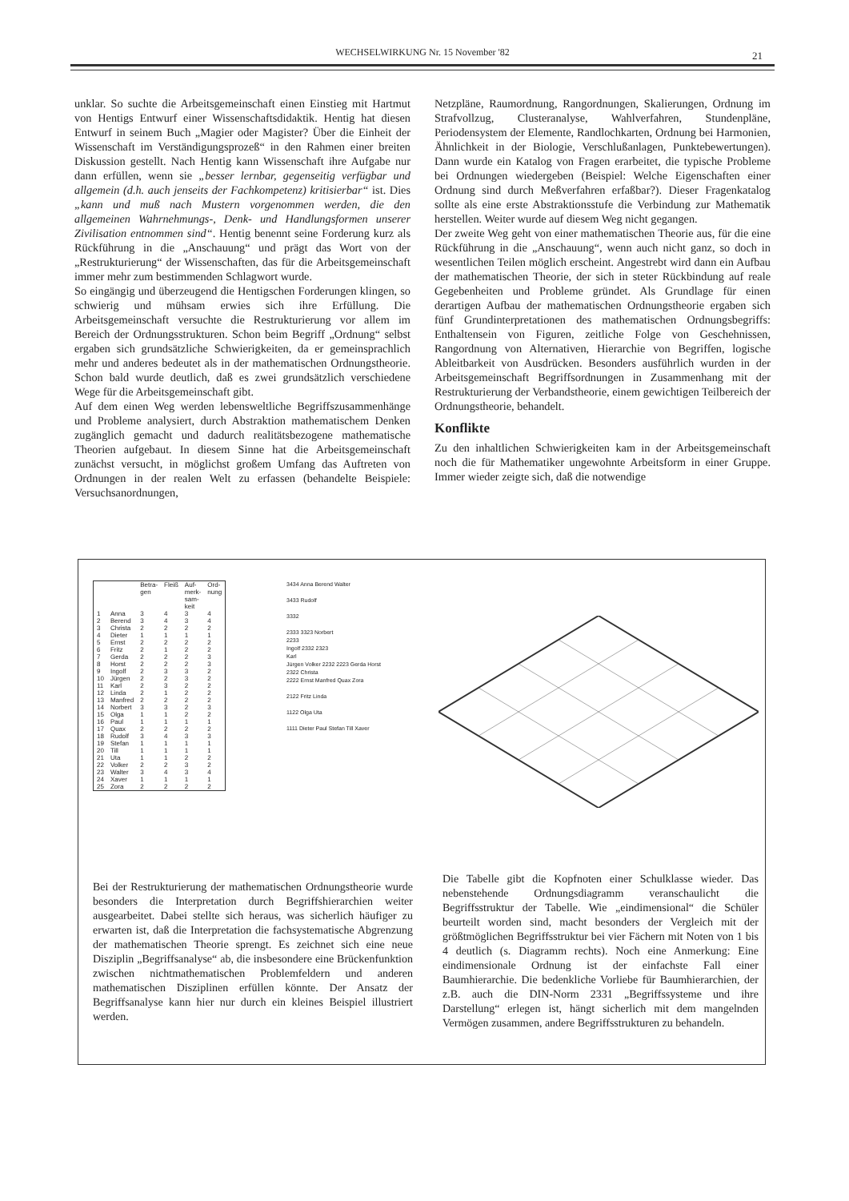WECHSELWIRKUNG Nr. 15 November '82 21
unklar. So suchte die Arbeitsgemeinschaft einen Einstieg mit Hartmut von Hentigs Entwurf einer Wissenschaftsdidaktik. Hentig hat diesen Entwurf in seinem Buch „Magier oder Magister? Über die Einheit der Wissenschaft im Verständigungsprozeß“ in den Rahmen einer breiten Diskussion gestellt. Nach Hentig kann Wissenschaft ihre Aufgabe nur dann erfüllen, wenn sie „besser lernbar, gegenseitig verfügbar und allgemein (d.h. auch jenseits der Fachkompetenz) kritisierbar“ ist. Dies „kann und muß nach Mustern vorgenommen werden, die den allgemeinen Wahrnehmungs-, Denk- und Handlungsformen unserer Zivilisation entnommen sind“. Hentig benennt seine Forderung kurz als Rückführung in die „Anschauung“ und prägt das Wort von der „Restrukturierung“ der Wissenschaften, das für die Arbeitsgemeinschaft immer mehr zum bestimmenden Schlagwort wurde.
So eingängig und überzeugend die Hentigschen Forderungen klingen, so schwierig und mühsam erwies sich ihre Erfüllung. Die Arbeitsgemeinschaft versuchte die Restrukturierung vor allem im Bereich der Ordnungsstrukturen. Schon beim Begriff „Ordnung“ selbst ergaben sich grundsätzliche Schwierigkeiten, da er gemeinsprachlich mehr und anderes bedeutet als in der mathematischen Ordnungstheorie. Schon bald wurde deutlich, daß es zwei grundsätzlich verschiedene Wege für die Arbeitsgemeinschaft gibt.
Auf dem einen Weg werden lebensweltliche Begriffszusammenhänge und Probleme analysiert, durch Abstraktion mathematischem Denken zugänglich gemacht und dadurch realitätsbezogene mathematische Theorien aufgebaut. In diesem Sinne hat die Arbeitsgemeinschaft zunächst versucht, in möglichst großem Umfang das Auftreten von Ordnungen in der realen Welt zu erfassen (behandelte Beispiele: Versuchsanordnungen,
Netzpläne, Raumordnung, Rangordnungen, Skalierungen, Ordnung im Strafvollzug, Clusteranalyse, Wahlverfahren, Stundenpläne, Periodensystem der Elemente, Randlochkarten, Ordnung bei Harmonien, Ähnlichkeit in der Biologie, Verschlußanlagen, Punktebewertungen). Dann wurde ein Katalog von Fragen erarbeitet, die typische Probleme bei Ordnungen wiedergeben (Beispiel: Welche Eigenschaften einer Ordnung sind durch Meßverfahren erfaßbar?). Dieser Fragenkatalog sollte als eine erste Abstraktionsstufe die Verbindung zur Mathematik herstellen. Weiter wurde auf diesem Weg nicht gegangen.
Der zweite Weg geht von einer mathematischen Theorie aus, für die eine Rückführung in die „Anschauung“, wenn auch nicht ganz, so doch in wesentlichen Teilen möglich erscheint. Angestrebt wird dann ein Aufbau der mathematischen Theorie, der sich in steter Rückbindung auf reale Gegebenheiten und Probleme gründet. Als Grundlage für einen derartigen Aufbau der mathematischen Ordnungstheorie ergaben sich fünf Grundinterpretationen des mathematischen Ordnungsbegriffs: Enthaltensein von Figuren, zeitliche Folge von Geschehnissen, Rangordnung von Alternativen, Hierarchie von Begriffen, logische Ableitbarkeit von Ausdrücken. Besonders ausführlich wurden in der Arbeitsgemeinschaft Begriffsordnungen in Zusammenhang mit der Restrukturierung der Verbandstheorie, einem gewichtigen Teilbereich der Ordnungstheorie, behandelt.
Konflikte
Zu den inhaltlichen Schwierigkeiten kam in der Arbeitsgemeinschaft noch die für Mathematiker ungewohnte Arbeitsform in einer Gruppe. Immer wieder zeigte sich, daß die notwendige
| | | Betra- gen | Fleiß | Auf- merk- sam- keit | Ord- nung |
| --- | --- | --- | --- | --- | --- |
| 1 | Anna | 3 | 4 | 3 | 4 |
| 2 | Berend | 3 | 4 | 3 | 4 |
| 3 | Christa | 2 | 2 | 2 | 2 |
| 4 | Dieter | 1 | 1 | 1 | 1 |
| 5 | Ernst | 2 | 2 | 2 | 2 |
| 6 | Fritz | 2 | 1 | 2 | 2 |
| 7 | Gerda | 2 | 2 | 2 | 3 |
| 8 | Horst | 2 | 2 | 2 | 3 |
| 9 | Ingolf | 2 | 3 | 3 | 2 |
| 10 | Jürgen | 2 | 2 | 3 | 2 |
| 11 | Karl | 2 | 3 | 2 | 2 |
| 12 | Linda | 2 | 1 | 2 | 2 |
| 13 | Manfred | 2 | 2 | 2 | 2 |
| 14 | Norbert | 3 | 3 | 2 | 3 |
| 15 | Olga | 1 | 1 | 2 | 2 |
| 16 | Paul | 1 | 1 | 1 | 1 |
| 17 | Quax | 2 | 2 | 2 | 2 |
| 18 | Rudolf | 3 | 4 | 3 | 3 |
| 19 | Stefan | 1 | 1 | 1 | 1 |
| 20 | Till | 1 | 1 | 1 | 1 |
| 21 | Uta | 1 | 1 | 2 | 2 |
| 22 | Volker | 2 | 2 | 3 | 2 |
| 23 | Walter | 3 | 4 | 3 | 4 |
| 24 | Xaver | 1 | 1 | 1 | 1 |
| 25 | Zora | 2 | 2 | 2 | 2 |
3434 Anna Berend Walter
3433 Rudolf
3332
2333 3323 Norbert
2233
Ingolf 2332 2323
Karl
Jürgen Volker 2232 2223 Gerda Horst
2322 Christa
2222 Ernst Manfred Quax Zora
2122 Fritz Linda
1122 Olga Uta
1111 Dieter Paul Stefan Till Xaver
Bei der Restrukturierung der mathematischen Ordnungstheorie wurde besonders die Interpretation durch Begriffshierarchien weiter ausgearbeitet. Dabei stellte sich heraus, was sicherlich häufiger zu erwarten ist, daß die Interpretation die fachsystematische Abgrenzung der mathematischen Theorie sprengt. Es zeichnet sich eine neue Disziplin „Begriffsanalyse“ ab, die insbesondere eine Brückenfunktion zwischen nichtmathematischen Problemfeldern und anderen mathematischen Disziplinen erfüllen könnte. Der Ansatz der Begriffsanalyse kann hier nur durch ein kleines Beispiel illustriert werden.
Die Tabelle gibt die Kopfnoten einer Schulklasse wieder. Das nebenstehende Ordnungsdiagramm veranschaulicht die Begriffsstruktur der Tabelle. Wie „eindimensional“ die Schüler beurteilt worden sind, macht besonders der Vergleich mit der größtmöglichen Begriffsstruktur bei vier Fächern mit Noten von 1 bis 4 deutlich (s. Diagramm rechts). Noch eine Anmerkung: Eine eindimensionale Ordnung ist der einfachste Fall einer Baumhierarchie. Die bedenkliche Vorliebe für Baumhierarchien, der z.B. auch die DIN-Norm 2331 „Begriffssysteme und ihre Darstellung“ erlegen ist, hängt sicherlich mit dem mangelnden Vermögen zusammen, andere Begriffsstrukturen zu behandeln.